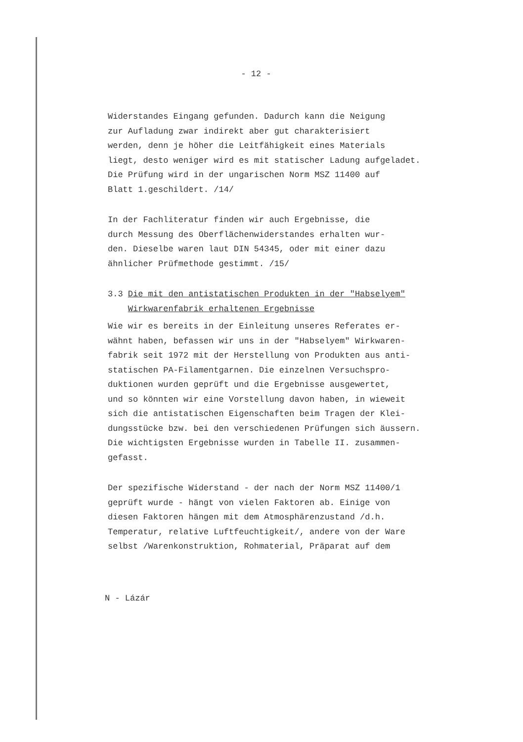- 12 -
Widerstandes Eingang gefunden. Dadurch kann die Neigung
zur Aufladung zwar indirekt aber gut charakterisiert
werden, denn je höher die Leitfähigkeit eines Materials
liegt, desto weniger wird es mit statischer Ladung aufgeladet.
Die Prüfung wird in der ungarischen Norm MSZ 11400 auf
Blatt 1.geschildert. /14/
In der Fachliteratur finden wir auch Ergebnisse, die
durch Messung des Oberflächenwiderstandes erhalten wur-
den. Dieselbe waren laut DIN 54345, oder mit einer dazu
ähnlicher Prüfmethode gestimmt. /15/
3.3 Die mit den antistatischen Produkten in der "Habselyem"
Wirkwarenfabrik erhaltenen Ergebnisse
Wie wir es bereits in der Einleitung unseres Referates er-
wähnt haben, befassen wir uns in der "Habselyem" Wirkwaren-
fabrik seit 1972 mit der Herstellung von Produkten aus anti-
statischen PA-Filamentgarnen. Die einzelnen Versuchspro-
duktionen wurden geprüft und die Ergebnisse ausgewertet,
und so könnten wir eine Vorstellung davon haben, in wieweit
sich die antistatischen Eigenschaften beim Tragen der Klei-
dungsstücke bzw. bei den verschiedenen Prüfungen sich äussern.
Die wichtigsten Ergebnisse wurden in Tabelle II. zusammen-
gefasst.
Der spezifische Widerstand - der nach der Norm MSZ 11400/1
geprüft wurde - hängt von vielen Faktoren ab. Einige von
diesen Faktoren hängen mit dem Atmosphärenzustand /d.h.
Temperatur, relative Luftfeuchtigkeit/, andere von der Ware
selbst /Warenkonstruktion, Rohmaterial, Präparat auf dem
N - Lázár